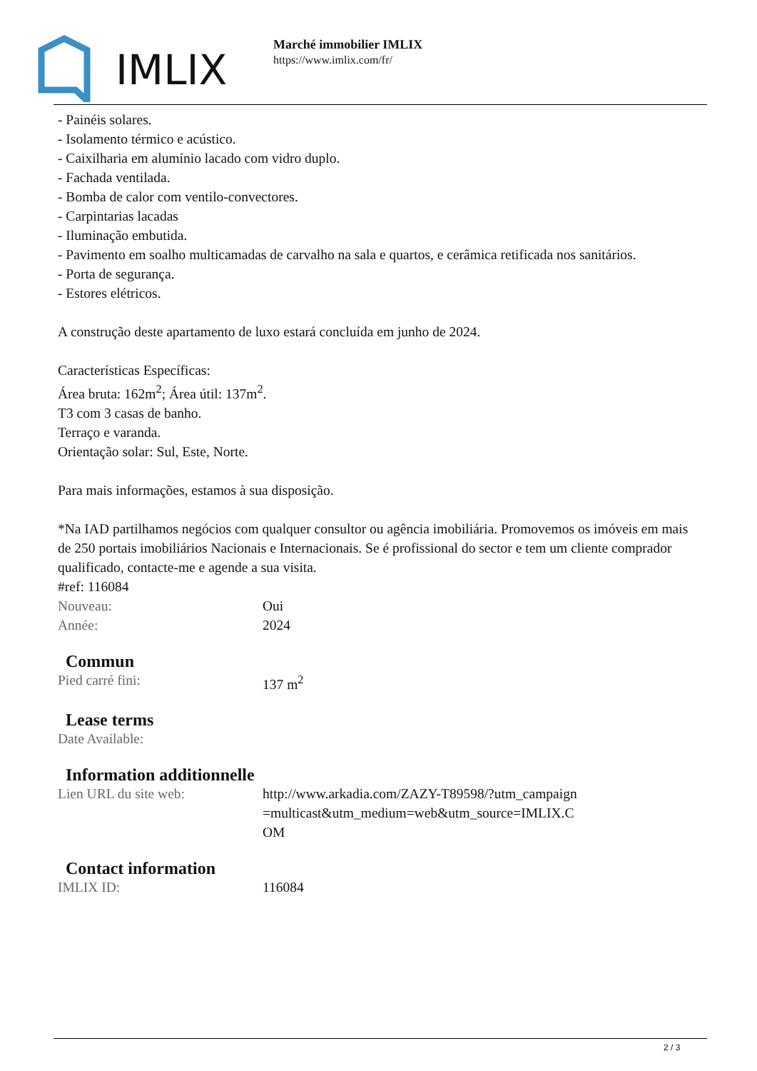IMLIX
Marché immobilier IMLIX
https://www.imlix.com/fr/
- Painéis solares.
- Isolamento térmico e acústico.
- Caixilharia em alumínio lacado com vidro duplo.
- Fachada ventilada.
- Bomba de calor com ventilo-convectores.
- Carpintarias lacadas
- Iluminação embutida.
- Pavimento em soalho multicamadas de carvalho na sala e quartos, e cerâmica retificada nos sanitários.
- Porta de segurança.
- Estores elétricos.
A construção deste apartamento de luxo estará concluída em junho de 2024.
Características Específicas:
Área bruta: 162m<sup>2</sup>; Área útil: 137m<sup>2</sup>.
T3 com 3 casas de banho.
Terraço e varanda.
Orientação solar: Sul, Este, Norte.
Para mais informações, estamos à sua disposição.
*Na IAD partilhamos negócios com qualquer consultor ou agência imobiliária. Promovemos os imóveis em mais de 250 portais imobiliários Nacionais e Internacionais. Se é profissional do sector e tem um cliente comprador qualificado, contacte-me e agende a sua visita.
#ref: 116084
Nouveau: Oui
Année: 2024
Commun
Pied carré fini: 137 m<sup>2</sup>
Lease terms
Date Available:
Information additionnelle
Lien URL du site web: http://www.arkadia.com/ZAZY-T89598/?utm_campaign=multicast&utm_medium=web&utm_source=IMLIX.COM
Contact information
IMLIX ID: 116084
2 / 3